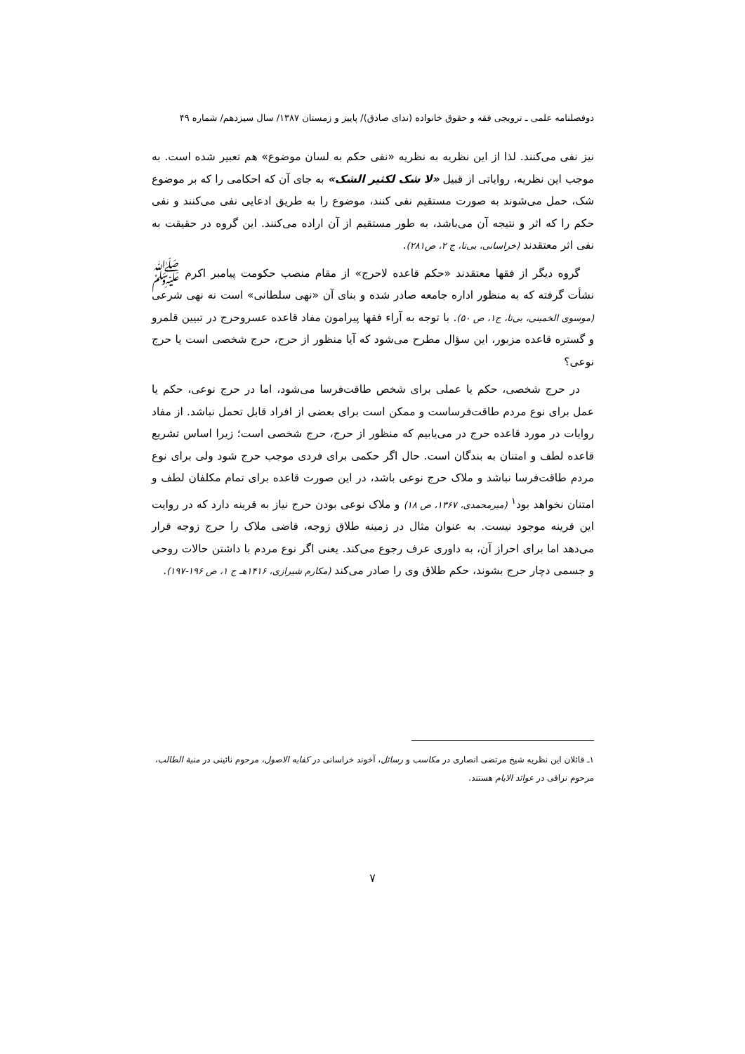دوفصلنامه علمی ـ ترویجی فقه و حقوق خانواده (ندای صادق)/ پاییز و زمستان ۱۳۸۷/ سال سیزدهم/ شماره ۴۹
نیز نفی می‌کنند. لذا از این نظریه به نظریه «نفی حکم به لسان موضوع» هم تعبیر شده است. به موجب این نظریه، روایاتی از قبیل «لا شک لکثیر الشک» به جای آن که احکامی را که بر موضوع شک، حمل می‌شوند به صورت مستقیم نفی کنند، موضوع را به طریق ادعایی نفی می‌کنند و نفی حکم را که اثر و نتیجه آن می‌باشد، به طور مستقیم از آن اراده می‌کنند. این گروه در حقیقت به نفی اثر معتقدند (خراسانی، بی‌تا، ج ۲، ص۲۸۱).
گروه دیگر از فقها معتقدند «حکم قاعده لاحرج» از مقام منصب حکومت پیامبر اکرم ﷺ نشأت گرفته که به منظور اداره جامعه صادر شده و بنای آن «نهی سلطانی» است نه نهی شرعی (موسوی الخمینی، بی‌تا، ج۱، ص ۵۰). با توجه به آراء فقها پیرامون مفاد قاعده عسروحرج در تبیین قلمرو و گستره قاعده مزبور، این سؤال مطرح می‌شود که آیا منظور از حرج، حرج شخصی است یا حرج نوعی؟
در حرج شخصی، حکم یا عملی برای شخص طاقت‌فرسا می‌شود، اما در حرج نوعی، حکم یا عمل برای نوع مردم طاقت‌فرساست و ممکن است برای بعضی از افراد قابل تحمل نباشد. از مفاد روایات در مورد قاعده حرج در می‌یابیم که منظور از حرج، حرج شخصی است؛ زیرا اساس تشریع قاعده لطف و امتنان به بندگان است. حال اگر حکمی برای فردی موجب حرج شود ولی برای نوع مردم طاقت‌فرسا نباشد و ملاک حرج نوعی باشد، در این صورت قاعده برای تمام مکلفان لطف و امتنان نخواهد بود<sup>۱</sup> (میرمحمدی، ۱۳۶۷، ص ۱۸) و ملاک نوعی بودن حرج نیاز به قرینه دارد که در روایت این قرینه موجود نیست. به عنوان مثال در زمینه طلاق زوجه، قاضی ملاک را حرج زوجه قرار می‌دهد اما برای احراز آن، به داوری عرف رجوع می‌کند. یعنی اگر نوع مردم با داشتن حالات روحی و جسمی دچار حرج بشوند، حکم طلاق وی را صادر می‌کند (مکارم شیرازی، ۱۴۱۶هـ ج ۱، ص ۱۹۶-۱۹۷).
۱ـ قائلان این نظریه شیخ مرتضی انصاری در مکاسب و رسائل، آخوند خراسانی در کفایه الاصول، مرحوم نائینی در منیة الطالب، مرحوم نراقی در عوائد الایام هستند.
۷